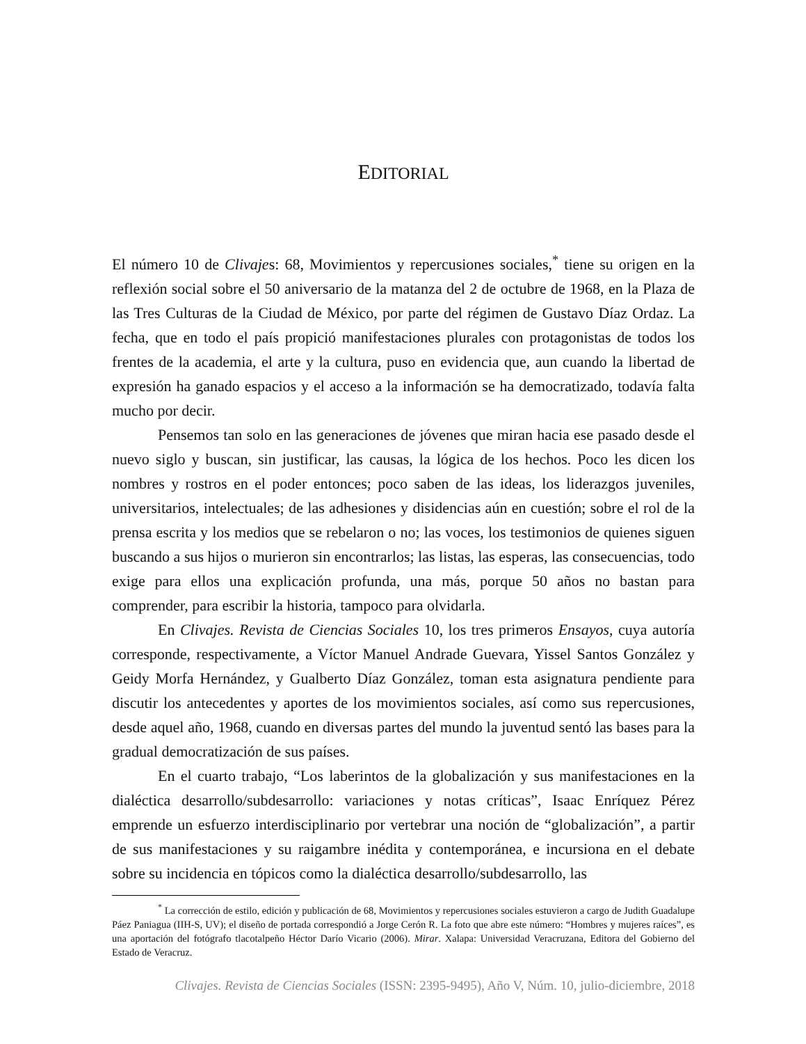EDITORIAL
El número 10 de Clivajes: 68, Movimientos y repercusiones sociales,<sup>*</sup> tiene su origen en la reflexión social sobre el 50 aniversario de la matanza del 2 de octubre de 1968, en la Plaza de las Tres Culturas de la Ciudad de México, por parte del régimen de Gustavo Díaz Ordaz. La fecha, que en todo el país propició manifestaciones plurales con protagonistas de todos los frentes de la academia, el arte y la cultura, puso en evidencia que, aun cuando la libertad de expresión ha ganado espacios y el acceso a la información se ha democratizado, todavía falta mucho por decir.
Pensemos tan solo en las generaciones de jóvenes que miran hacia ese pasado desde el nuevo siglo y buscan, sin justificar, las causas, la lógica de los hechos. Poco les dicen los nombres y rostros en el poder entonces; poco saben de las ideas, los liderazgos juveniles, universitarios, intelectuales; de las adhesiones y disidencias aún en cuestión; sobre el rol de la prensa escrita y los medios que se rebelaron o no; las voces, los testimonios de quienes siguen buscando a sus hijos o murieron sin encontrarlos; las listas, las esperas, las consecuencias, todo exige para ellos una explicación profunda, una más, porque 50 años no bastan para comprender, para escribir la historia, tampoco para olvidarla.
En Clivajes. Revista de Ciencias Sociales 10, los tres primeros Ensayos, cuya autoría corresponde, respectivamente, a Víctor Manuel Andrade Guevara, Yissel Santos González y Geidy Morfa Hernández, y Gualberto Díaz González, toman esta asignatura pendiente para discutir los antecedentes y aportes de los movimientos sociales, así como sus repercusiones, desde aquel año, 1968, cuando en diversas partes del mundo la juventud sentó las bases para la gradual democratización de sus países.
En el cuarto trabajo, “Los laberintos de la globalización y sus manifestaciones en la dialéctica desarrollo/subdesarrollo: variaciones y notas críticas”, Isaac Enríquez Pérez emprende un esfuerzo interdisciplinario por vertebrar una noción de “globalización”, a partir de sus manifestaciones y su raigambre inédita y contemporánea, e incursiona en el debate sobre su incidencia en tópicos como la dialéctica desarrollo/subdesarrollo, las
<sup>*</sup> La corrección de estilo, edición y publicación de 68, Movimientos y repercusiones sociales estuvieron a cargo de Judith Guadalupe Páez Paniagua (IIH-S, UV); el diseño de portada correspondió a Jorge Cerón R. La foto que abre este número: “Hombres y mujeres raíces”, es una aportación del fotógrafo tlacotalpeño Héctor Darío Vicario (2006). Mirar. Xalapa: Universidad Veracruzana, Editora del Gobierno del Estado de Veracruz.
Clivajes. Revista de Ciencias Sociales (ISSN: 2395-9495), Año V, Núm. 10, julio-diciembre, 2018